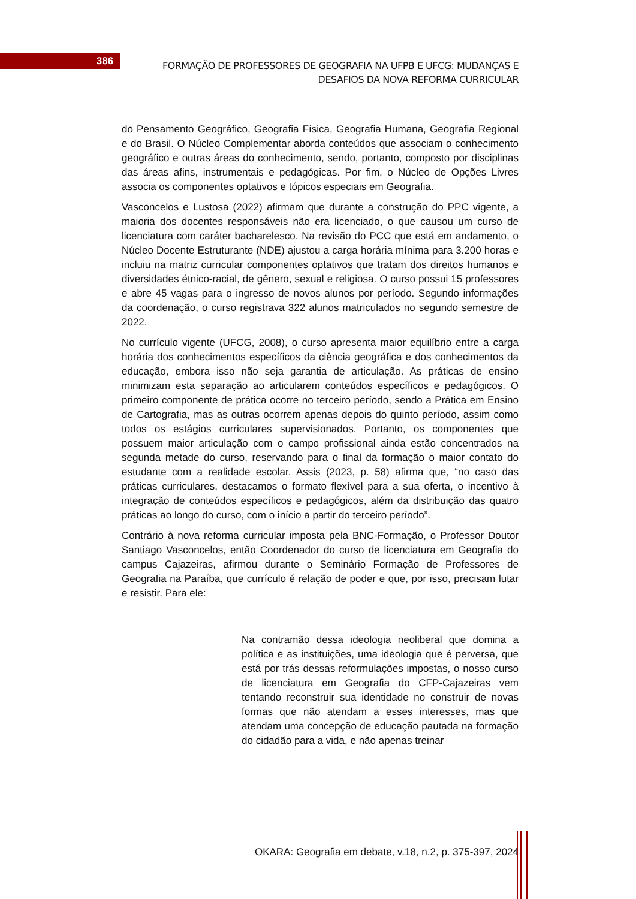386
FORMAÇÃO DE PROFESSORES DE GEOGRAFIA NA UFPB E UFCG: MUDANÇAS E DESAFIOS DA NOVA REFORMA CURRICULAR
do Pensamento Geográfico, Geografia Física, Geografia Humana, Geografia Regional e do Brasil. O Núcleo Complementar aborda conteúdos que associam o conhecimento geográfico e outras áreas do conhecimento, sendo, portanto, composto por disciplinas das áreas afins, instrumentais e pedagógicas. Por fim, o Núcleo de Opções Livres associa os componentes optativos e tópicos especiais em Geografia.
Vasconcelos e Lustosa (2022) afirmam que durante a construção do PPC vigente, a maioria dos docentes responsáveis não era licenciado, o que causou um curso de licenciatura com caráter bacharelesco. Na revisão do PCC que está em andamento, o Núcleo Docente Estruturante (NDE) ajustou a carga horária mínima para 3.200 horas e incluiu na matriz curricular componentes optativos que tratam dos direitos humanos e diversidades étnico-racial, de gênero, sexual e religiosa. O curso possui 15 professores e abre 45 vagas para o ingresso de novos alunos por período. Segundo informações da coordenação, o curso registrava 322 alunos matriculados no segundo semestre de 2022.
No currículo vigente (UFCG, 2008), o curso apresenta maior equilíbrio entre a carga horária dos conhecimentos específicos da ciência geográfica e dos conhecimentos da educação, embora isso não seja garantia de articulação. As práticas de ensino minimizam esta separação ao articularem conteúdos específicos e pedagógicos. O primeiro componente de prática ocorre no terceiro período, sendo a Prática em Ensino de Cartografia, mas as outras ocorrem apenas depois do quinto período, assim como todos os estágios curriculares supervisionados. Portanto, os componentes que possuem maior articulação com o campo profissional ainda estão concentrados na segunda metade do curso, reservando para o final da formação o maior contato do estudante com a realidade escolar. Assis (2023, p. 58) afirma que, “no caso das práticas curriculares, destacamos o formato flexível para a sua oferta, o incentivo à integração de conteúdos específicos e pedagógicos, além da distribuição das quatro práticas ao longo do curso, com o início a partir do terceiro período”.
Contrário à nova reforma curricular imposta pela BNC-Formação, o Professor Doutor Santiago Vasconcelos, então Coordenador do curso de licenciatura em Geografia do campus Cajazeiras, afirmou durante o Seminário Formação de Professores de Geografia na Paraíba, que currículo é relação de poder e que, por isso, precisam lutar e resistir. Para ele:
Na contramão dessa ideologia neoliberal que domina a política e as instituições, uma ideologia que é perversa, que está por trás dessas reformulações impostas, o nosso curso de licenciatura em Geografia do CFP-Cajazeiras vem tentando reconstruir sua identidade no construir de novas formas que não atendam a esses interesses, mas que atendam uma concepção de educação pautada na formação do cidadão para a vida, e não apenas treinar
OKARA: Geografia em debate, v.18, n.2, p. 375-397, 2024